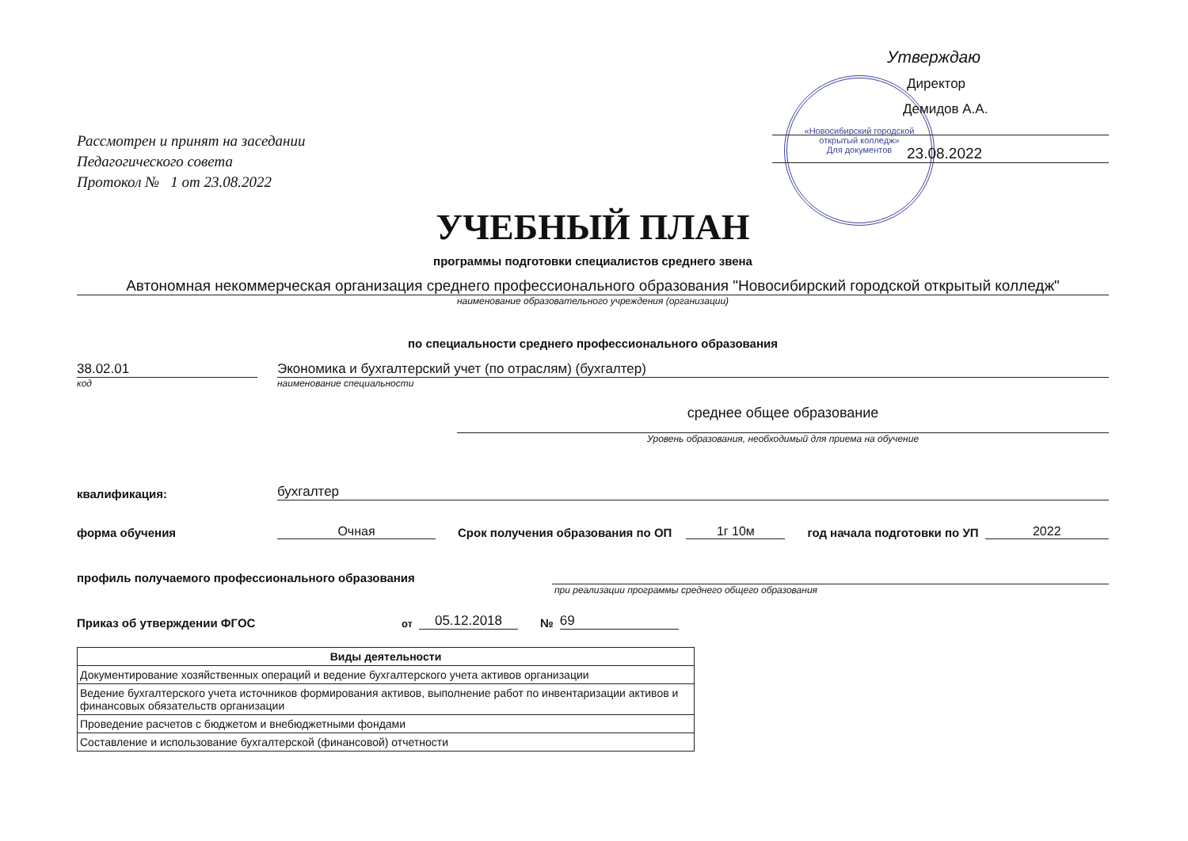«Новосибирский городской открытый колледж»
Для документов
Рассмотрен и принят на заседании
Педагогического совета
Протокол № 1 от 23.08.2022
Утверждаю
Директор
Демидов А.А.
23.08.2022
УЧЕБНЫЙ ПЛАН
программы подготовки специалистов среднего звена
Автономная некоммерческая организация среднего профессионального образования "Новосибирский городской открытый колледж"
наименование образовательного учреждения (организации)
по специальности среднего профессионального образования
38.02.01
Экономика и бухгалтерский учет (по отраслям) (бухгалтер)
код наименование специальности
среднее общее образование
Уровень образования, необходимый для приема на обучение
квалификация:
бухгалтер
форма обучения
Очная
Срок получения образования по ОП
1г 10м
год начала подготовки по УП
2022
профиль получаемого профессионального образования
при реализации программы среднего общего образования
Приказ об утверждении ФГОС
от
05.12.2018
№
69
| Виды деятельности |
| --- |
| Документирование хозяйственных операций и ведение бухгалтерского учета активов организации |
| Ведение бухгалтерского учета источников формирования активов, выполнение работ по инвентаризации активов и финансовых обязательств организации |
| Проведение расчетов с бюджетом и внебюджетными фондами |
| Составление и использование бухгалтерской (финансовой) отчетности |